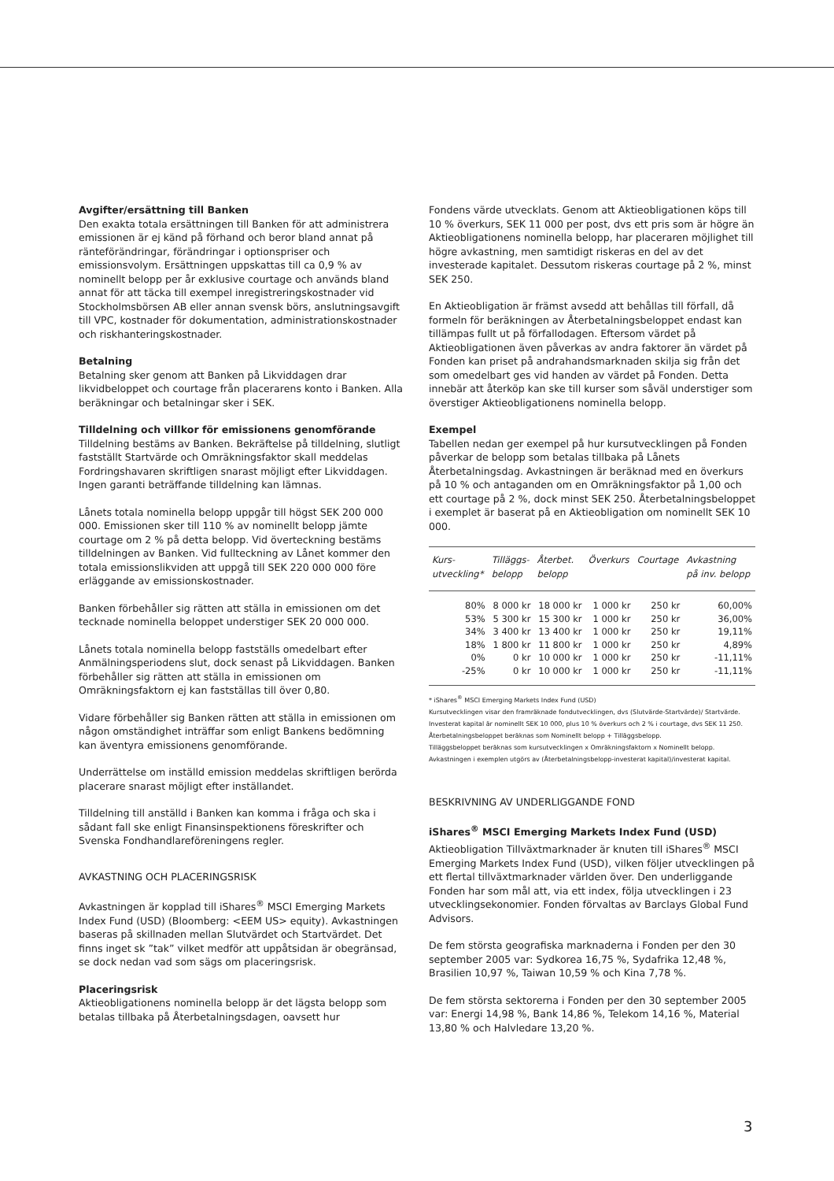Avgifter/ersättning till Banken
Den exakta totala ersättningen till Banken för att administrera emissionen är ej känd på förhand och beror bland annat på ränteförändringar, förändringar i optionspriser och emissionsvolym. Ersättningen uppskattas till ca 0,9 % av nominellt belopp per år exklusive courtage och används bland annat för att täcka till exempel inregistreringskostnader vid Stockholmsbörsen AB eller annan svensk börs, anslutningsavgift till VPC, kostnader för dokumentation, administrationskostnader och riskhanteringskostnader.
Betalning
Betalning sker genom att Banken på Likviddagen drar likvidbeloppet och courtage från placerarens konto i Banken. Alla beräkningar och betalningar sker i SEK.
Tilldelning och villkor för emissionens genomförande
Tilldelning bestäms av Banken. Bekräftelse på tilldelning, slutligt fastställt Startvärde och Omräkningsfaktor skall meddelas Fordringshavaren skriftligen snarast möjligt efter Likviddagen. Ingen garanti beträffande tilldelning kan lämnas.
Lånets totala nominella belopp uppgår till högst SEK 200 000 000. Emissionen sker till 110 % av nominellt belopp jämte courtage om 2 % på detta belopp. Vid överteckning bestäms tilldelningen av Banken. Vid fullteckning av Lånet kommer den totala emissionslikviden att uppgå till SEK 220 000 000 före erläggande av emissionskostnader.
Banken förbehåller sig rätten att ställa in emissionen om det tecknade nominella beloppet understiger SEK 20 000 000.
Lånets totala nominella belopp fastställs omedelbart efter Anmälningsperiodens slut, dock senast på Likviddagen. Banken förbehåller sig rätten att ställa in emissionen om Omräkningsfaktorn ej kan fastställas till över 0,80.
Vidare förbehåller sig Banken rätten att ställa in emissionen om någon omständighet inträffar som enligt Bankens bedömning kan äventyra emissionens genomförande.
Underrättelse om inställd emission meddelas skriftligen berörda placerare snarast möjligt efter inställandet.
Tilldelning till anställd i Banken kan komma i fråga och ska i sådant fall ske enligt Finansinspektionens föreskrifter och Svenska Fondhandlareföreningens regler.
AVKASTNING OCH PLACERINGSRISK
Avkastningen är kopplad till iShares<sup>®</sup> MSCI Emerging Markets Index Fund (USD) (Bloomberg: <EEM US> equity). Avkastningen baseras på skillnaden mellan Slutvärdet och Startvärdet. Det finns inget sk ”tak” vilket medför att uppåtsidan är obegränsad, se dock nedan vad som sägs om placeringsrisk.
Placeringsrisk
Aktieobligationens nominella belopp är det lägsta belopp som betalas tillbaka på Återbetalningsdagen, oavsett hur
Fondens värde utvecklats. Genom att Aktieobligationen köps till 10 % överkurs, SEK 11 000 per post, dvs ett pris som är högre än Aktieobligationens nominella belopp, har placeraren möjlighet till högre avkastning, men samtidigt riskeras en del av det investerade kapitalet. Dessutom riskeras courtage på 2 %, minst SEK 250.
En Aktieobligation är främst avsedd att behållas till förfall, då formeln för beräkningen av Återbetalningsbeloppet endast kan tillämpas fullt ut på förfallodagen. Eftersom värdet på Aktieobligationen även påverkas av andra faktorer än värdet på Fonden kan priset på andrahandsmarknaden skilja sig från det som omedelbart ges vid handen av värdet på Fonden. Detta innebär att återköp kan ske till kurser som såväl understiger som överstiger Aktieobligationens nominella belopp.
Exempel
Tabellen nedan ger exempel på hur kursutvecklingen på Fonden påverkar de belopp som betalas tillbaka på Lånets Återbetalningsdag. Avkastningen är beräknad med en överkurs på 10 % och antaganden om en Omräkningsfaktor på 1,00 och ett courtage på 2 %, dock minst SEK 250. Återbetalningsbeloppet i exemplet är baserat på en Aktieobligation om nominellt SEK 10 000.
| Kurs- utveckling* | Tilläggs- belopp | Återbet. belopp | Överkurs | Courtage | Avkastning på inv. belopp |
| --- | --- | --- | --- | --- | --- |
| 80% | 8 000 kr | 18 000 kr | 1 000 kr | 250 kr | 60,00% |
| 53% | 5 300 kr | 15 300 kr | 1 000 kr | 250 kr | 36,00% |
| 34% | 3 400 kr | 13 400 kr | 1 000 kr | 250 kr | 19,11% |
| 18% | 1 800 kr | 11 800 kr | 1 000 kr | 250 kr | 4,89% |
| 0% | 0 kr | 10 000 kr | 1 000 kr | 250 kr | -11,11% |
| -25% | 0 kr | 10 000 kr | 1 000 kr | 250 kr | -11,11% |
* iShares<sup>®</sup> MSCI Emerging Markets Index Fund (USD)
Kursutvecklingen visar den framräknade fondutvecklingen, dvs (Slutvärde-Startvärde)/ Startvärde.
Investerat kapital är nominellt SEK 10 000, plus 10 % överkurs och 2 % i courtage, dvs SEK 11 250.
Återbetalningsbeloppet beräknas som Nominellt belopp + Tilläggsbelopp.
Tilläggsbeloppet beräknas som kursutvecklingen x Omräkningsfaktorn x Nominellt belopp.
Avkastningen i exemplen utgörs av (Återbetalningsbelopp-investerat kapital)/investerat kapital.
BESKRIVNING AV UNDERLIGGANDE FOND
iShares<sup>®</sup> MSCI Emerging Markets Index Fund (USD)
Aktieobligation Tillväxtmarknader är knuten till iShares<sup>®</sup> MSCI Emerging Markets Index Fund (USD), vilken följer utvecklingen på ett flertal tillväxtmarknader världen över. Den underliggande Fonden har som mål att, via ett index, följa utvecklingen i 23 utvecklingsekonomier. Fonden förvaltas av Barclays Global Fund Advisors.
De fem största geografiska marknaderna i Fonden per den 30 september 2005 var: Sydkorea 16,75 %, Sydafrika 12,48 %, Brasilien 10,97 %, Taiwan 10,59 % och Kina 7,78 %.
De fem största sektorerna i Fonden per den 30 september 2005 var: Energi 14,98 %, Bank 14,86 %, Telekom 14,16 %, Material 13,80 % och Halvledare 13,20 %.
3